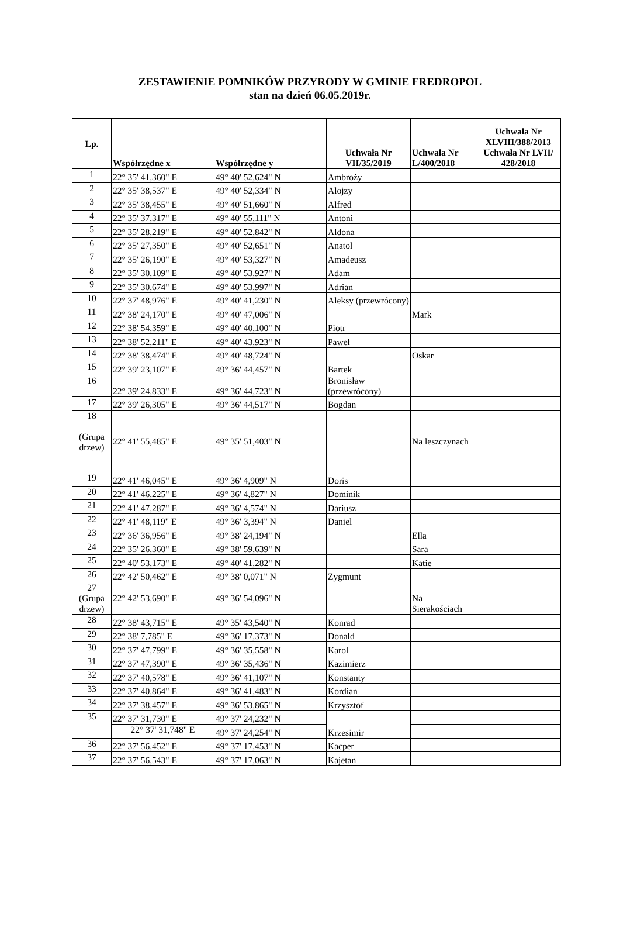ZESTAWIENIE POMNIKÓW PRZYRODY W GMINIE FREDROPOL
stan na dzień 06.05.2019r.
| Lp. | Współrzędne x | Współrzędne y | Uchwała Nr VII/35/2019 | Uchwała Nr L/400/2018 | Uchwała Nr XLVIII/388/2013 Uchwała Nr LVII/ 428/2018 |
| --- | --- | --- | --- | --- | --- |
| 1 | 22° 35' 41,360" E | 49° 40' 52,624" N | Ambroży | | |
| 2 | 22° 35' 38,537" E | 49° 40' 52,334" N | Alojzy | | |
| 3 | 22° 35' 38,455" E | 49° 40' 51,660" N | Alfred | | |
| 4 | 22° 35' 37,317" E | 49° 40' 55,111" N | Antoni | | |
| 5 | 22° 35' 28,219" E | 49° 40' 52,842" N | Aldona | | |
| 6 | 22° 35' 27,350" E | 49° 40' 52,651" N | Anatol | | |
| 7 | 22° 35' 26,190" E | 49° 40' 53,327" N | Amadeusz | | |
| 8 | 22° 35' 30,109" E | 49° 40' 53,927" N | Adam | | |
| 9 | 22° 35' 30,674" E | 49° 40' 53,997" N | Adrian | | |
| 10 | 22° 37' 48,976" E | 49° 40' 41,230" N | Aleksy (przewrócony) | | |
| 11 | 22° 38' 24,170" E | 49° 40' 47,006" N | | Mark | |
| 12 | 22° 38' 54,359" E | 49° 40' 40,100" N | Piotr | | |
| 13 | 22° 38' 52,211" E | 49° 40' 43,923" N | Paweł | | |
| 14 | 22° 38' 38,474" E | 49° 40' 48,724" N | | Oskar | |
| 15 | 22° 39' 23,107" E | 49° 36' 44,457" N | Bartek | | |
| 16 | 22° 39' 24,833" E | 49° 36' 44,723" N | Bronisław (przewrócony) | | |
| 17 | 22° 39' 26,305" E | 49° 36' 44,517" N | Bogdan | | |
| 18 (Grupa drzew) | 22° 41' 55,485" E | 49° 35' 51,403" N | | Na leszczynach | |
| 19 | 22° 41' 46,045" E | 49° 36' 4,909" N | Doris | | |
| 20 | 22° 41' 46,225" E | 49° 36' 4,827" N | Dominik | | |
| 21 | 22° 41' 47,287" E | 49° 36' 4,574" N | Dariusz | | |
| 22 | 22° 41' 48,119" E | 49° 36' 3,394" N | Daniel | | |
| 23 | 22° 36' 36,956" E | 49° 38' 24,194" N | | Ella | |
| 24 | 22° 35' 26,360" E | 49° 38' 59,639" N | | Sara | |
| 25 | 22° 40' 53,173" E | 49° 40' 41,282" N | | Katie | |
| 26 | 22° 42' 50,462" E | 49° 38' 0,071" N | Zygmunt | | |
| 27 (Grupa drzew) | 22° 42' 53,690" E | 49° 36' 54,096" N | | Na Sierakościach | |
| 28 | 22° 38' 43,715" E | 49° 35' 43,540" N | Konrad | | |
| 29 | 22° 38' 7,785" E | 49° 36' 17,373" N | Donald | | |
| 30 | 22° 37' 47,799" E | 49° 36' 35,558" N | Karol | | |
| 31 | 22° 37' 47,390" E | 49° 36' 35,436" N | Kazimierz | | |
| 32 | 22° 37' 40,578" E | 49° 36' 41,107" N | Konstanty | | |
| 33 | 22° 37' 40,864" E | 49° 36' 41,483" N | Kordian | | |
| 34 | 22° 37' 38,457" E | 49° 36' 53,865" N | Krzysztof | | |
| 35 | 22° 37' 31,730" E | 49° 37' 24,232" N | Krzesimir | | |
| | 22° 37' 31,748" E | 49° 37' 24,254" N | | | |
| 36 | 22° 37' 56,452" E | 49° 37' 17,453" N | Kacper | | |
| 37 | 22° 37' 56,543" E | 49° 37' 17,063" N | Kajetan | | |